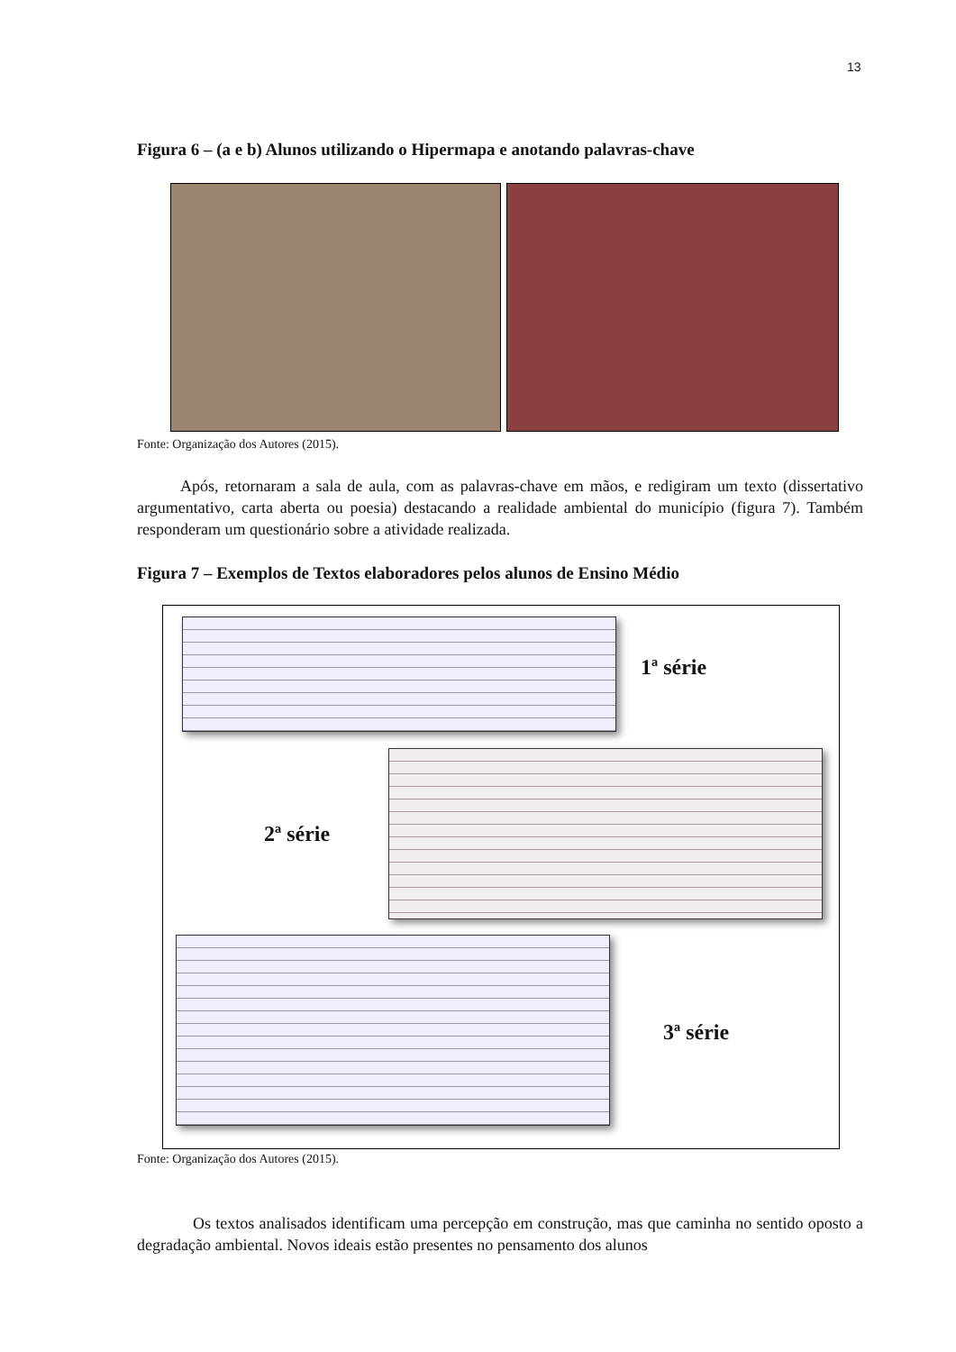13
Figura 6 – (a e b) Alunos utilizando o Hipermapa e anotando palavras-chave
Fonte: Organização dos Autores (2015).
Após, retornaram a sala de aula, com as palavras-chave em mãos, e redigiram um texto (dissertativo argumentativo, carta aberta ou poesia) destacando a realidade ambiental do município (figura 7). Também responderam um questionário sobre a atividade realizada.
Figura 7 – Exemplos de Textos elaboradores pelos alunos de Ensino Médio
1ª série
2ª série
3ª série
Fonte: Organização dos Autores (2015).
Os textos analisados identificam uma percepção em construção, mas que caminha no sentido oposto a degradação ambiental. Novos ideais estão presentes no pensamento dos alunos